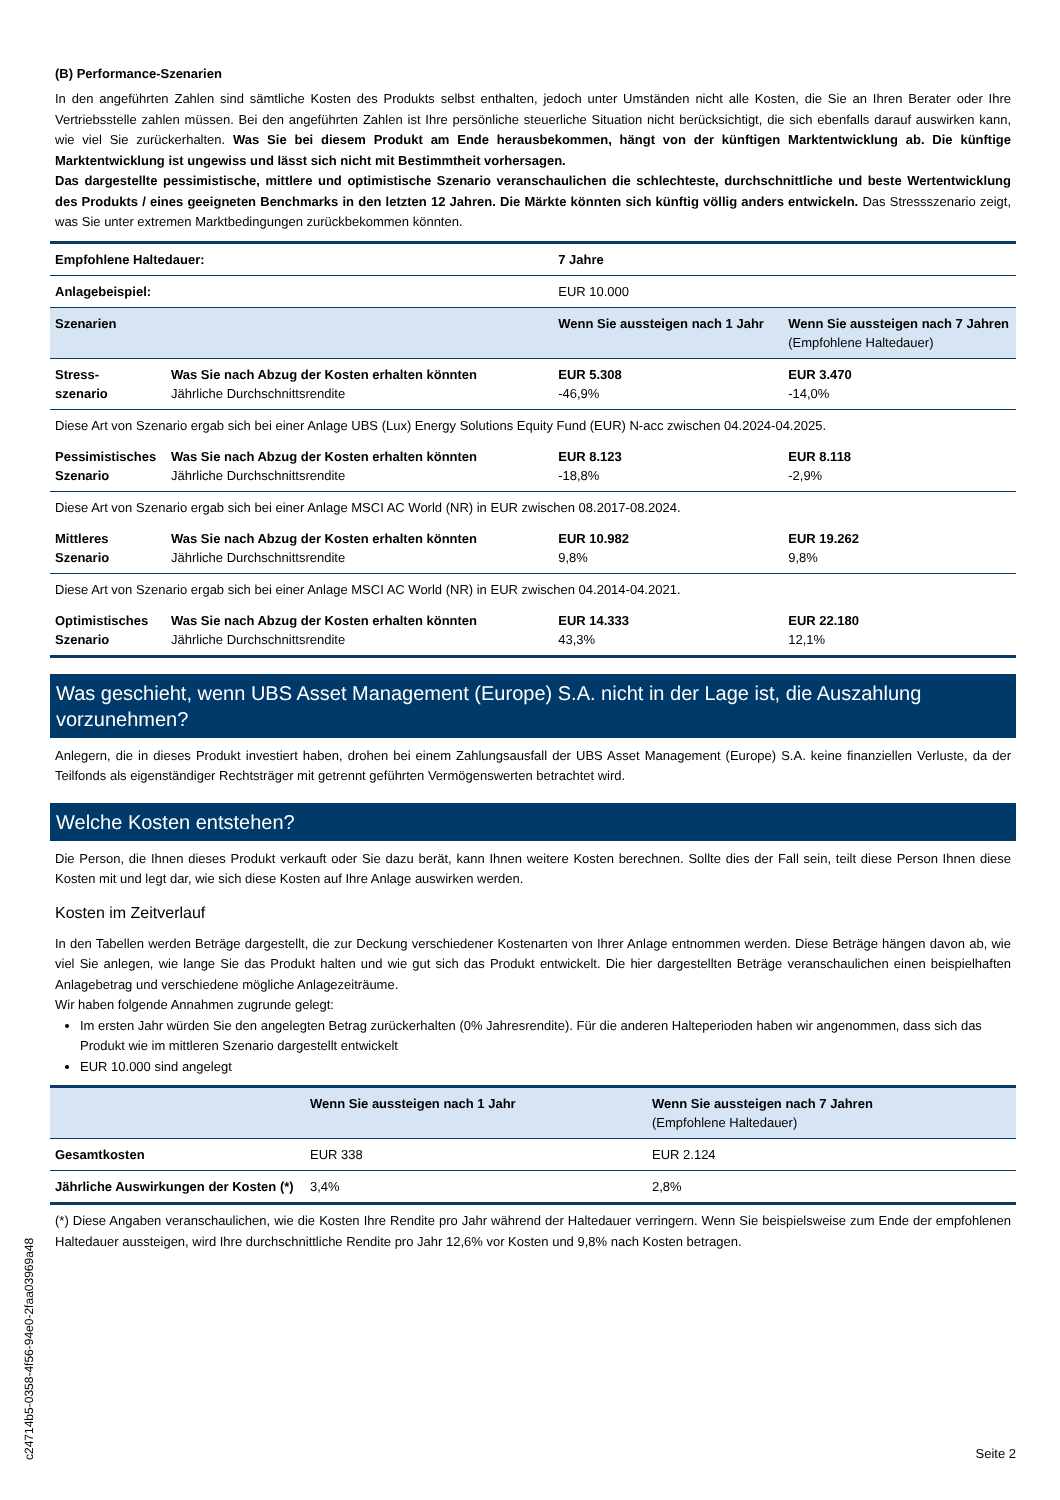(B) Performance-Szenarien
In den angeführten Zahlen sind sämtliche Kosten des Produkts selbst enthalten, jedoch unter Umständen nicht alle Kosten, die Sie an Ihren Berater oder Ihre Vertriebsstelle zahlen müssen. Bei den angeführten Zahlen ist Ihre persönliche steuerliche Situation nicht berücksichtigt, die sich ebenfalls darauf auswirken kann, wie viel Sie zurückerhalten. Was Sie bei diesem Produkt am Ende herausbekommen, hängt von der künftigen Marktentwicklung ab. Die künftige Marktentwicklung ist ungewiss und lässt sich nicht mit Bestimmtheit vorhersagen.
Das dargestellte pessimistische, mittlere und optimistische Szenario veranschaulichen die schlechteste, durchschnittliche und beste Wertentwicklung des Produkts / eines geeigneten Benchmarks in den letzten 12 Jahren. Die Märkte könnten sich künftig völlig anders entwickeln. Das Stressszenario zeigt, was Sie unter extremen Marktbedingungen zurückbekommen könnten.
| Empfohlene Haltedauer: | | 7 Jahre | |
| --- | --- | --- | --- |
| Anlagebeispiel: | | EUR 10.000 | |
| Szenarien | | Wenn Sie aussteigen nach 1 Jahr | Wenn Sie aussteigen nach 7 Jahren (Empfohlene Haltedauer) |
| Stress- szenario | Was Sie nach Abzug der Kosten erhalten könnten Jährliche Durchschnittsrendite | EUR 5.308 -46,9% | EUR 3.470 -14,0% |
| Diese Art von Szenario ergab sich bei einer Anlage UBS (Lux) Energy Solutions Equity Fund (EUR) N-acc zwischen 04.2024-04.2025. | | | |
| Pessimistisches Szenario | Was Sie nach Abzug der Kosten erhalten könnten Jährliche Durchschnittsrendite | EUR 8.123 -18,8% | EUR 8.118 -2,9% |
| Diese Art von Szenario ergab sich bei einer Anlage MSCI AC World (NR) in EUR zwischen 08.2017-08.2024. | | | |
| Mittleres Szenario | Was Sie nach Abzug der Kosten erhalten könnten Jährliche Durchschnittsrendite | EUR 10.982 9,8% | EUR 19.262 9,8% |
| Diese Art von Szenario ergab sich bei einer Anlage MSCI AC World (NR) in EUR zwischen 04.2014-04.2021. | | | |
| Optimistisches Szenario | Was Sie nach Abzug der Kosten erhalten könnten Jährliche Durchschnittsrendite | EUR 14.333 43,3% | EUR 22.180 12,1% |
Was geschieht, wenn UBS Asset Management (Europe) S.A. nicht in der Lage ist, die Auszahlung vorzunehmen?
Anlegern, die in dieses Produkt investiert haben, drohen bei einem Zahlungsausfall der UBS Asset Management (Europe) S.A. keine finanziellen Verluste, da der Teilfonds als eigenständiger Rechtsträger mit getrennt geführten Vermögenswerten betrachtet wird.
Welche Kosten entstehen?
Die Person, die Ihnen dieses Produkt verkauft oder Sie dazu berät, kann Ihnen weitere Kosten berechnen. Sollte dies der Fall sein, teilt diese Person Ihnen diese Kosten mit und legt dar, wie sich diese Kosten auf Ihre Anlage auswirken werden.
Kosten im Zeitverlauf
In den Tabellen werden Beträge dargestellt, die zur Deckung verschiedener Kostenarten von Ihrer Anlage entnommen werden. Diese Beträge hängen davon ab, wie viel Sie anlegen, wie lange Sie das Produkt halten und wie gut sich das Produkt entwickelt. Die hier dargestellten Beträge veranschaulichen einen beispielhaften Anlagebetrag und verschiedene mögliche Anlagezeiträume.
Wir haben folgende Annahmen zugrunde gelegt:
Im ersten Jahr würden Sie den angelegten Betrag zurückerhalten (0% Jahresrendite). Für die anderen Halteperioden haben wir angenommen, dass sich das Produkt wie im mittleren Szenario dargestellt entwickelt
EUR 10.000 sind angelegt
| | Wenn Sie aussteigen nach 1 Jahr | Wenn Sie aussteigen nach 7 Jahren (Empfohlene Haltedauer) |
| --- | --- | --- |
| Gesamtkosten | EUR 338 | EUR 2.124 |
| Jährliche Auswirkungen der Kosten (*) | 3,4% | 2,8% |
(*) Diese Angaben veranschaulichen, wie die Kosten Ihre Rendite pro Jahr während der Haltedauer verringern. Wenn Sie beispielsweise zum Ende der empfohlenen Haltedauer aussteigen, wird Ihre durchschnittliche Rendite pro Jahr 12,6% vor Kosten und 9,8% nach Kosten betragen.
Seite 2
c24714b5-0358-4f56-94e0-2faa03969a48